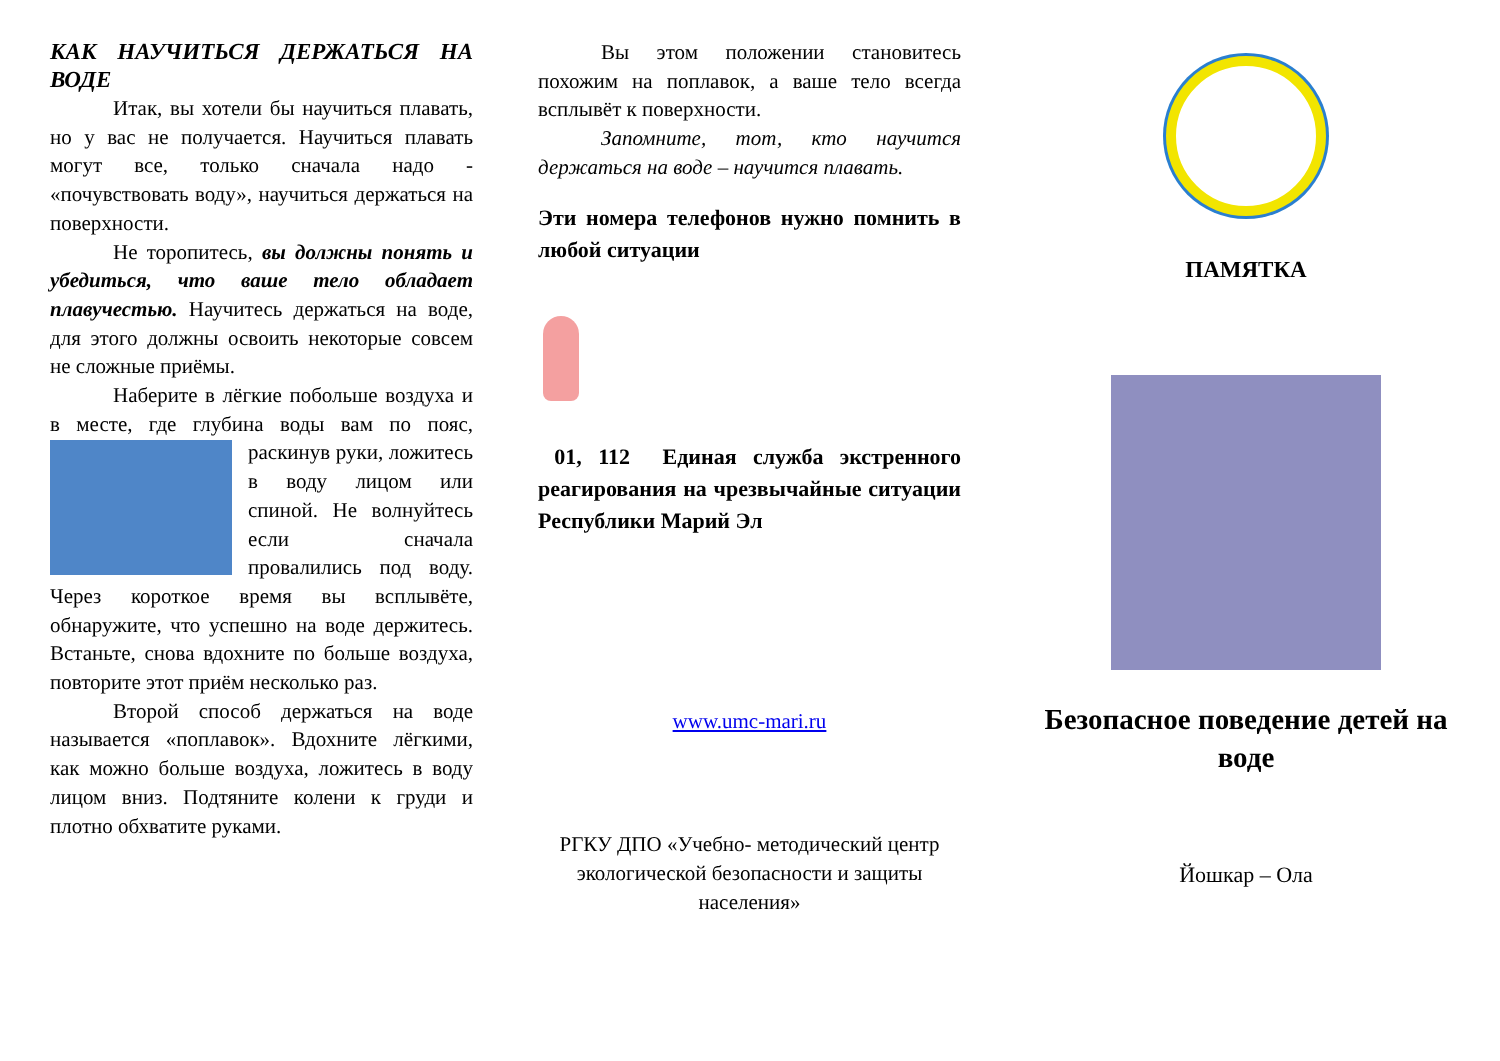КАК НАУЧИТЬСЯ ДЕРЖАТЬСЯ НА ВОДЕ
Итак, вы хотели бы научиться плавать, но у вас не получается. Научиться плавать могут все, только сначала надо - «почувствовать воду», научиться держаться на поверхности.
Не торопитесь, вы должны понять и убедиться, что ваше тело обладает плавучестью. Научитесь держаться на воде, для этого должны освоить некоторые совсем не сложные приёмы.
Наберите в лёгкие побольше воздуха и в месте, где глубина воды вам по пояс, раскинув руки, ложитесь в воду лицом или спиной. Не волнуйтесь если сначала провалились под воду. Через короткое время вы всплывёте, обнаружите, что успешно на воде держитесь. Встаньте, снова вдохните по больше воздуха, повторите этот приём несколько раз.
Второй способ держаться на воде называется «поплавок». Вдохните лёгкими, как можно больше воздуха, ложитесь в воду лицом вниз. Подтяните колени к груди и плотно обхватите руками.
Вы этом положении становитесь похожим на поплавок, а ваше тело всегда всплывёт к поверхности.
Запомните, тот, кто научится держаться на воде – научится плавать.
Эти номера телефонов нужно помнить в любой ситуации
01, 112 Единая служба экстренного реагирования на чрезвычайные ситуации Республики Марий Эл
www.umc-mari.ru
РГКУ ДПО «Учебно- методический центр экологической безопасности и защиты населения»
ПАМЯТКА
Безопасное поведение детей на воде
Йошкар – Ола